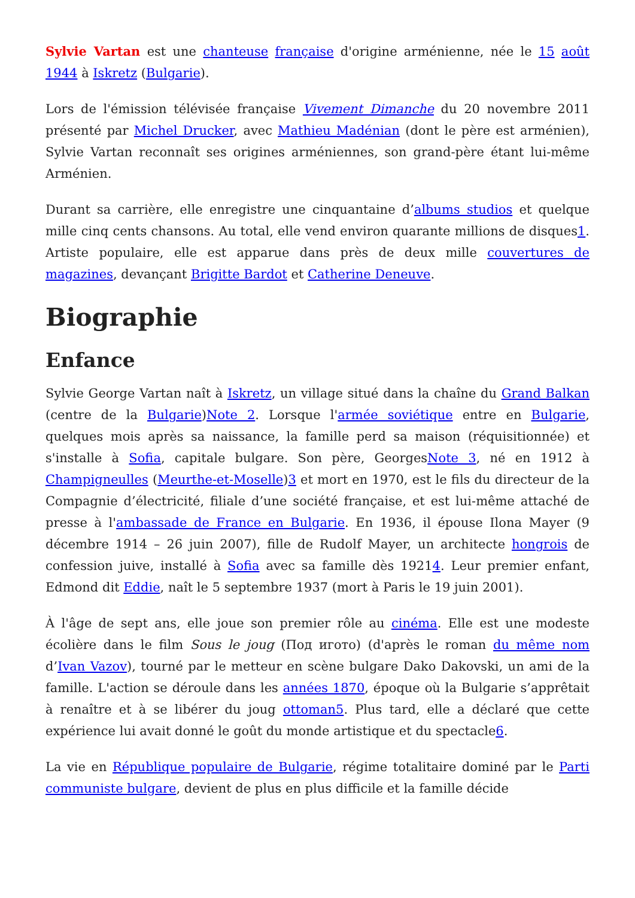Sylvie Vartan est une chanteuse française d'origine arménienne, née le 15 août 1944 à Iskretz (Bulgarie).
Lors de l'émission télévisée française Vivement Dimanche du 20 novembre 2011 présenté par Michel Drucker, avec Mathieu Madénian (dont le père est arménien), Sylvie Vartan reconnaît ses origines arméniennes, son grand-père étant lui-même Arménien.
Durant sa carrière, elle enregistre une cinquantaine d’albums studios et quelque mille cinq cents chansons. Au total, elle vend environ quarante millions de disques1. Artiste populaire, elle est apparue dans près de deux mille couvertures de magazines, devançant Brigitte Bardot et Catherine Deneuve.
Biographie
Enfance
Sylvie George Vartan naît à Iskretz, un village situé dans la chaîne du Grand Balkan (centre de la Bulgarie)Note 2. Lorsque l'armée soviétique entre en Bulgarie, quelques mois après sa naissance, la famille perd sa maison (réquisitionnée) et s'installe à Sofia, capitale bulgare. Son père, GeorgesNote 3, né en 1912 à Champigneulles (Meurthe-et-Moselle)3 et mort en 1970, est le fils du directeur de la Compagnie d’électricité, filiale d’une société française, et est lui-même attaché de presse à l'ambassade de France en Bulgarie. En 1936, il épouse Ilona Mayer (9 décembre 1914 – 26 juin 2007), fille de Rudolf Mayer, un architecte hongrois de confession juive, installé à Sofia avec sa famille dès 19214. Leur premier enfant, Edmond dit Eddie, naît le 5 septembre 1937 (mort à Paris le 19 juin 2001).
À l'âge de sept ans, elle joue son premier rôle au cinéma. Elle est une modeste écolière dans le film Sous le joug (Под игото) (d'après le roman du même nom d’Ivan Vazov), tourné par le metteur en scène bulgare Dako Dakovski, un ami de la famille. L'action se déroule dans les années 1870, époque où la Bulgarie s’apprêtait à renaître et à se libérer du joug ottoman 5. Plus tard, elle a déclaré que cette expérience lui avait donné le goût du monde artistique et du spectacle6.
La vie en République populaire de Bulgarie, régime totalitaire dominé par le Parti communiste bulgare, devient de plus en plus difficile et la famille décide